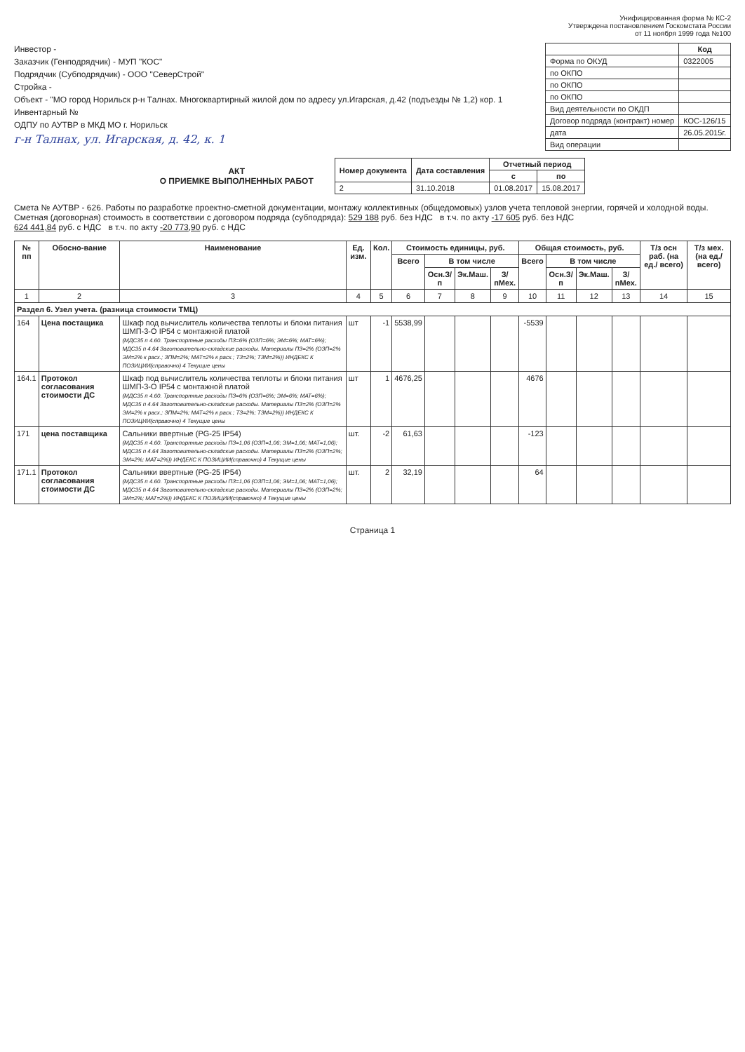Унифицированная форма № КС-2
Утверждена постановлением Госкомстата России
от 11 ноября 1999 года №100
Инвестор -
Заказчик (Генподрядчик) - МУП "КОС"
Подрядчик (Субподрядчик) - ООО "СеверСтрой"
Стройка -
Объект - "МО город Норильск р-н Талнах. Многоквартирный жилой дом по адресу ул.Игарская, д.42 (подъезды № 1,2) кор. 1
Инвентарный №
ОДПУ по АУТВР в МКД МО г. Норильск
г-н Талнах, ул. Игарская, д. 42, к. 1
| | Код |
| Форма по ОКУД | 0322005 |
| по ОКПО | |
| по ОКПО | |
| по ОКПО | |
| Вид деятельности по ОКДП | |
| Договор подряда (контракт) номер | КОС-126/15 |
| дата | 26.05.2015г. |
| Вид операции | |
АКТ
О ПРИЕМКЕ ВЫПОЛНЕННЫХ РАБОТ
| Номер документа | Дата составления | Отчетный период | |
| --- | --- | --- | --- |
| | | с | по |
| 2 | 31.10.2018 | 01.08.2017 | 15.08.2017 |
Смета № АУТВР - 626. Работы по разработке проектно-сметной документации, монтажу коллективных (общедомовых) узлов учета тепловой энергии, горячей и холодной воды.
Сметная (договорная) стоимость в соответствии с договором подряда (субподряда): 529 188 руб. без НДС в т.ч. по акту -17 605 руб. без НДС
624 441,84 руб. с НДС в т.ч. по акту -20 773,90 руб. с НДС
| № пп | Обосно-вание | Наименование | Ед. изм. | Кол. | Стоимость единицы, руб. | | | | Общая стоимость, руб. | | | | Т/з осн раб. (на ед./ всего) | Т/з мех. (на ед./ всего) |
| --- | --- | --- | --- | --- | --- | --- | --- | --- | --- | --- | --- | --- | --- | --- |
| | | | | | Всего | В том числе | | | Всего | В том числе | | | | |
| | | | | | | Осн.З/п | Эк.Маш. | З/пМех. | | Осн.З/п | Эк.Маш. | З/пМех. | | |
| 1 | 2 | 3 | 4 | 5 | 6 | 7 | 8 | 9 | 10 | 11 | 12 | 13 | 14 | 15 |
| Раздел 6. Узел учета. (разница стоимости ТМЦ) | | | | | | | | | | | | | | |
| 164 | Цена постащика | Шкаф под вычислитель количества теплоты и блоки питания ШМП-3-О IP54 с монтажной платой (МДС35 п 4.60. Транспортные расходы ПЗ=6% (ОЗП=6%; ЭМ=6%; МАТ=6%); МДС35 п 4.64 Заготовительно-складские расходы. Материалы ПЗ=2% (ОЗП=2% ЭМ=2% к расх.; ЗПМ=2%; МАТ=2% к расх.; ТЗ=2%; ТЗМ=2%)) ИНДЕКС К ПОЗИЦИИ(справочно) 4 Текущие цены | шт | -1 | 5538,99 | | | | -5539 | | | | | |
| 164.1 | Протокол согласования стоимости ДС | Шкаф под вычислитель количества теплоты и блоки питания ШМП-3-О IP54 с монтажной платой (МДС35 п 4.60. Транспортные расходы ПЗ=6% (ОЗП=6%; ЭМ=6%; МАТ=6%); МДС35 п 4.64 Заготовительно-складские расходы. Материалы ПЗ=2% (ОЗП=2% ЭМ=2% к расх.; ЗПМ=2%; МАТ=2% к расх.; ТЗ=2%; ТЗМ=2%)) ИНДЕКС К ПОЗИЦИИ(справочно) 4 Текущие цены | шт | 1 | 4676,25 | | | | 4676 | | | | | |
| 171 | цена поставщика | Сальники ввертные (PG-25 IP54) (МДС35 п 4.60. Транспортные расходы ПЗ=1,06 (ОЗП=1,06; ЭМ=1,06; МАТ=1,06); МДС35 п 4.64 Заготовительно-складские расходы. Материалы ПЗ=2% (ОЗП=2%; ЭМ=2%; МАТ=2%)) ИНДЕКС К ПОЗИЦИИ(справочно) 4 Текущие цены | шт. | -2 | 61,63 | | | | -123 | | | | | |
| 171.1 | Протокол согласования стоимости ДС | Сальники ввертные (PG-25 IP54) (МДС35 п 4.60. Транспортные расходы ПЗ=1,06 (ОЗП=1,06; ЭМ=1,06; МАТ=1,06); МДС35 п 4.64 Заготовительно-складские расходы. Материалы ПЗ=2% (ОЗП=2%; ЭМ=2%; МАТ=2%)) ИНДЕКС К ПОЗИЦИИ(справочно) 4 Текущие цены | шт. | 2 | 32,19 | | | | 64 | | | | | |
Страница 1